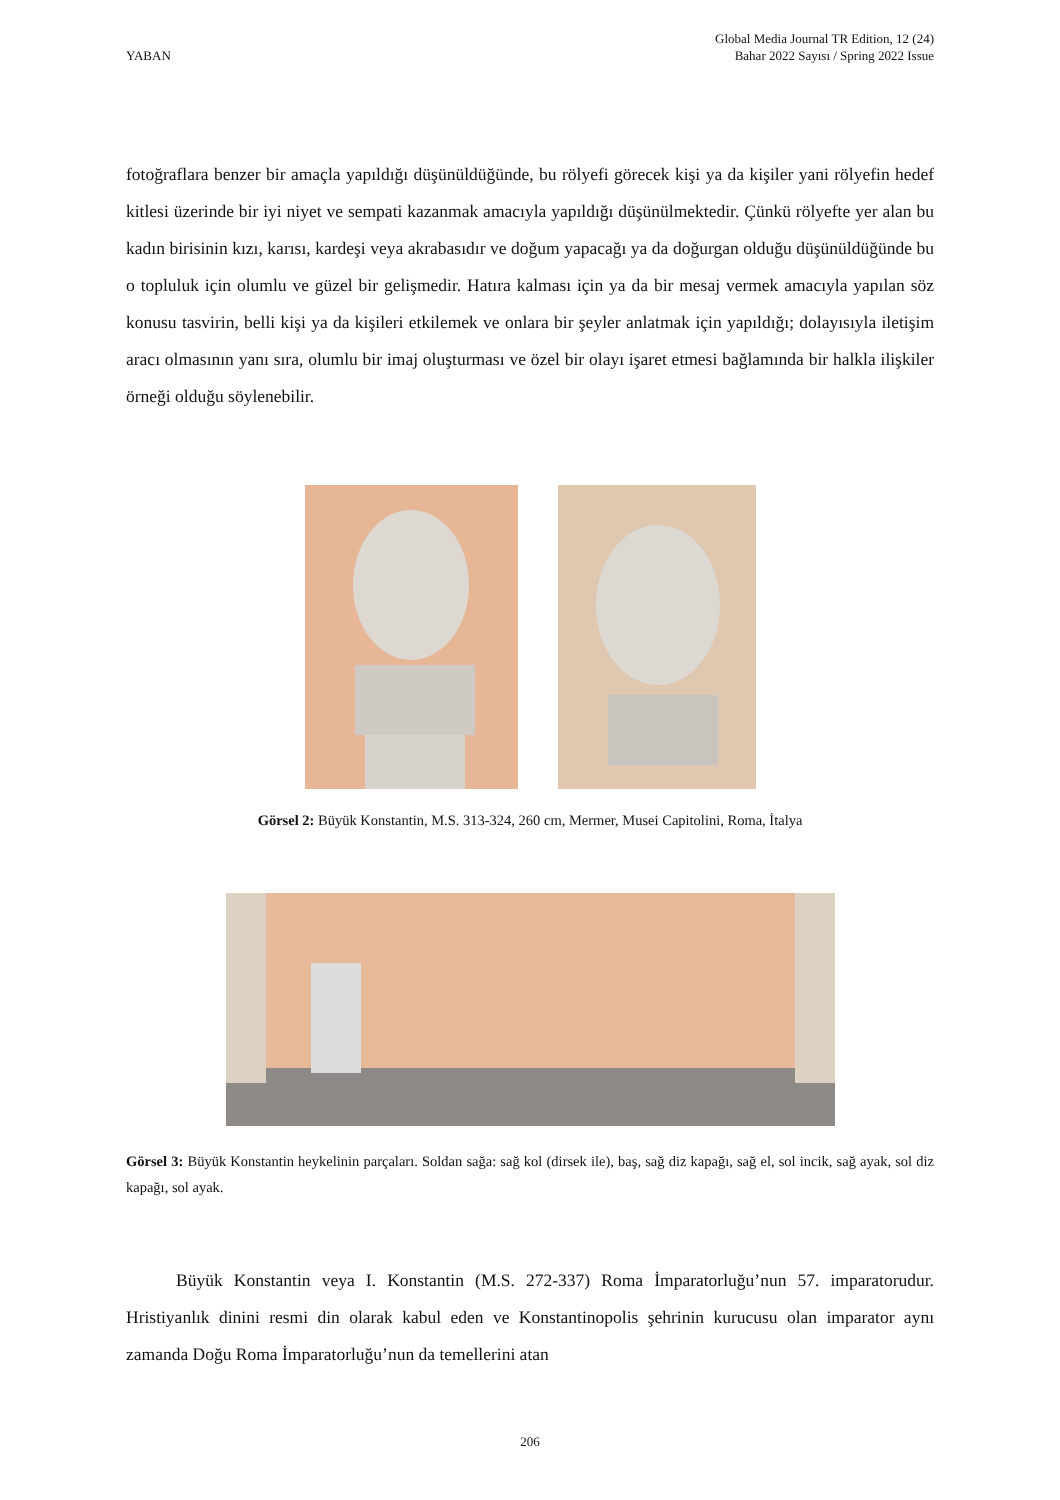YABAN
Global Media Journal TR Edition, 12 (24)
Bahar 2022 Sayısı / Spring 2022 Issue
fotoğraflara benzer bir amaçla yapıldığı düşünüldüğünde, bu rölyefi görecek kişi ya da kişiler yani rölyefin hedef kitlesi üzerinde bir iyi niyet ve sempati kazanmak amacıyla yapıldığı düşünülmektedir. Çünkü rölyefte yer alan bu kadın birisinin kızı, karısı, kardeşi veya akrabasıdır ve doğum yapacağı ya da doğurgan olduğu düşünüldüğünde bu o topluluk için olumlu ve güzel bir gelişmedir. Hatıra kalması için ya da bir mesaj vermek amacıyla yapılan söz konusu tasvirin, belli kişi ya da kişileri etkilemek ve onlara bir şeyler anlatmak için yapıldığı; dolayısıyla iletişim aracı olmasının yanı sıra, olumlu bir imaj oluşturması ve özel bir olayı işaret etmesi bağlamında bir halkla ilişkiler örneği olduğu söylenebilir.
Görsel 2: Büyük Konstantin, M.S. 313-324, 260 cm, Mermer, Musei Capitolini, Roma, İtalya
Görsel 3: Büyük Konstantin heykelinin parçaları. Soldan sağa: sağ kol (dirsek ile), baş, sağ diz kapağı, sağ el, sol incik, sağ ayak, sol diz kapağı, sol ayak.
Büyük Konstantin veya I. Konstantin (M.S. 272-337) Roma İmparatorluğu’nun 57. imparatorudur. Hristiyanlık dinini resmi din olarak kabul eden ve Konstantinopolis şehrinin kurucusu olan imparator aynı zamanda Doğu Roma İmparatorluğu’nun da temellerini atan
206